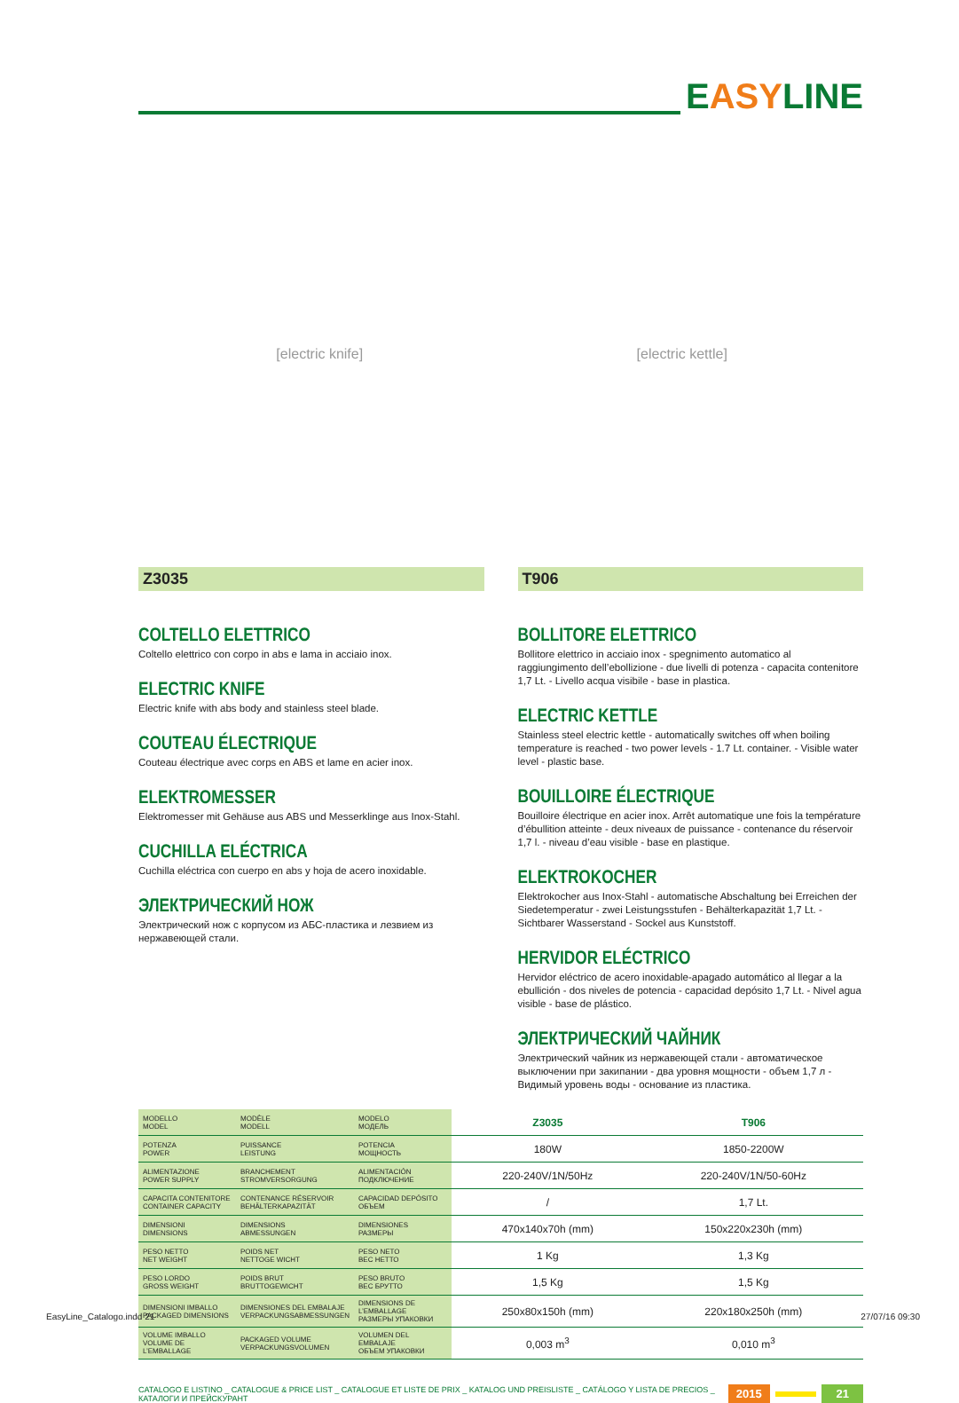EASYLINE
[electric knife] [electric kettle]
Z3035
COLTELLO ELETTRICO
Coltello elettrico con corpo in abs e lama in acciaio inox.
ELECTRIC KNIFE
Electric knife with abs body and stainless steel blade.
COUTEAU ÉLECTRIQUE
Couteau électrique avec corps en ABS et lame en acier inox.
ELEKTROMESSER
Elektromesser mit Gehäuse aus ABS und Messerklinge aus Inox-Stahl.
CUCHILLA ELÉCTRICA
Cuchilla eléctrica con cuerpo en abs y hoja de acero inoxidable.
ЭЛЕКТРИЧЕСКИЙ НОЖ
Электрический нож с корпусом из АБС-пластика и лезвием из нержавеющей стали.
T906
BOLLITORE ELETTRICO
Bollitore elettrico in acciaio inox - spegnimento automatico al raggiungimento dell’ebollizione - due livelli di potenza - capacita contenitore 1,7 Lt. - Livello acqua visibile - base in plastica.
ELECTRIC KETTLE
Stainless steel electric kettle - automatically switches off when boiling temperature is reached - two power levels - 1.7 Lt. container. - Visible water level - plastic base.
BOUILLOIRE ÉLECTRIQUE
Bouilloire électrique en acier inox. Arrêt automatique une fois la température d’ébullition atteinte - deux niveaux de puissance - contenance du réservoir 1,7 l. - niveau d’eau visible - base en plastique.
ELEKTROKOCHER
Elektrokocher aus Inox-Stahl - automatische Abschaltung bei Erreichen der Siedetemperatur - zwei Leistungsstufen - Behälterkapazität 1,7 Lt. - Sichtbarer Wasserstand - Sockel aus Kunststoff.
HERVIDOR ELÉCTRICO
Hervidor eléctrico de acero inoxidable-apagado automático al llegar a la ebullición - dos niveles de potencia - capacidad depósito 1,7 Lt. - Nivel agua visible - base de plástico.
ЭЛЕКТРИЧЕСКИЙ ЧАЙНИК
Электрический чайник из нержавеющей стали - автоматическое выключении при закипании - два уровня мощности - объем 1,7 л - Видимый уровень воды - основание из пластика.
| MODELLO MODEL | MODÈLE MODELL | MODELO МОДЕЛЬ | Z3035 | T906 |
| POTENZA POWER | PUISSANCE LEISTUNG | POTENCIA МОЩНОСТЬ | 180W | 1850-2200W |
| ALIMENTAZIONE POWER SUPPLY | BRANCHEMENT STROMVERSORGUNG | ALIMENTACIÓN ПОДКЛЮЧЕНИЕ | 220-240V/1N/50Hz | 220-240V/1N/50-60Hz |
| CAPACITA CONTENITORE CONTAINER CAPACITY | CONTENANCE RÉSERVOIR BEHÄLTERKAPAZITÄT | CAPACIDAD DEPÓSITO ОБЪЕМ | / | 1,7 Lt. |
| DIMENSIONI DIMENSIONS | DIMENSIONS ABMESSUNGEN | DIMENSIONES РАЗМЕРЫ | 470x140x70h (mm) | 150x220x230h (mm) |
| PESO NETTO NET WEIGHT | POIDS NET NETTOGE WICHT | PESO NETO ВЕС НЕТТО | 1 Kg | 1,3 Kg |
| PESO LORDO GROSS WEIGHT | POIDS BRUT BRUTTOGEWICHT | PESO BRUTO ВЕС БРУТТО | 1,5 Kg | 1,5 Kg |
| DIMENSIONI IMBALLO PACKAGED DIMENSIONS | DIMENSIONES DEL EMBALAJE VERPACKUNGSABMESSUNGEN | DIMENSIONS DE L’EMBALLAGE РАЗМЕРЫ УПАКОВКИ | 250x80x150h (mm) | 220x180x250h (mm) |
| VOLUME IMBALLO VOLUME DE L’EMBALLAGE | PACKAGED VOLUME VERPACKUNGSVOLUMEN | VOLUMEN DEL EMBALAJE ОБЪЕМ УПАКОВКИ | 0,003 m<sup>3</sup> | 0,010 m<sup>3</sup> |
CATALOGO E LISTINO _ CATALOGUE & PRICE LIST _ CATALOGUE ET LISTE DE PRIX _ KATALOG UND PREISLISTE _ CATÁLOGO Y LISTA DE PRECIOS _ КАТАЛОГИ И ПРЕЙСКУРАНТ 2015 21
EasyLine_Catalogo.indd 21 27/07/16 09:30